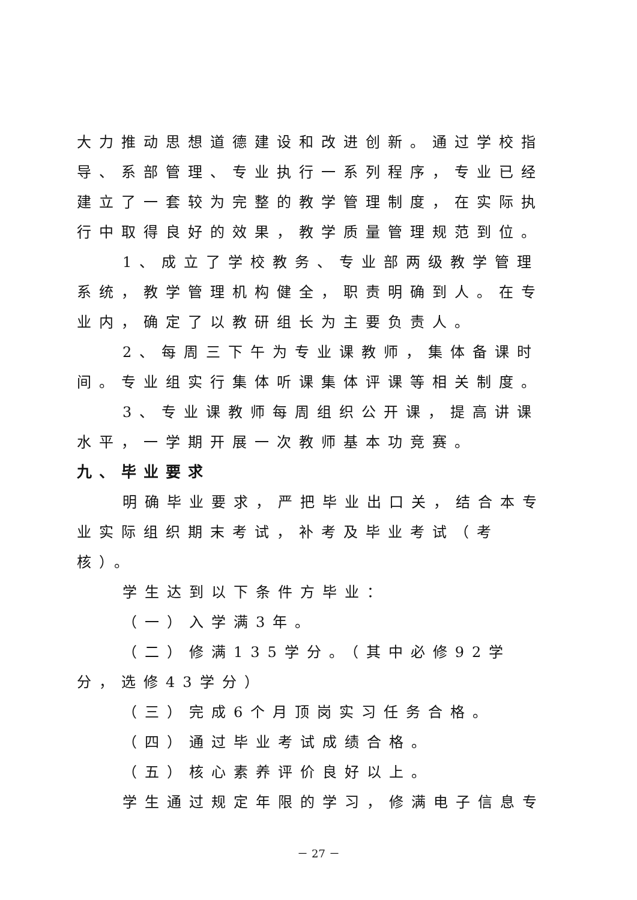大力推动思想道德建设和改进创新。通过学校指导、系部管理、专业执行一系列程序，专业已经建立了一套较为完整的教学管理制度，在实际执行中取得良好的效果，教学质量管理规范到位。
1、成立了学校教务、专业部两级教学管理系统，教学管理机构健全，职责明确到人。在专业内，确定了以教研组长为主要负责人。
2、每周三下午为专业课教师，集体备课时间。专业组实行集体听课集体评课等相关制度。
3、专业课教师每周组织公开课，提高讲课水平，一学期开展一次教师基本功竞赛。
九、毕业要求
明确毕业要求，严把毕业出口关，结合本专业实际组织期末考试，补考及毕业考试（考核）。
学生达到以下条件方毕业：
（一）入学满3年。
（二）修满135学分。（其中必修92学分，选修43学分）
（三）完成6个月顶岗实习任务合格。
（四）通过毕业考试成绩合格。
（五）核心素养评价良好以上。
学生通过规定年限的学习，修满电子信息专
－ 27 －